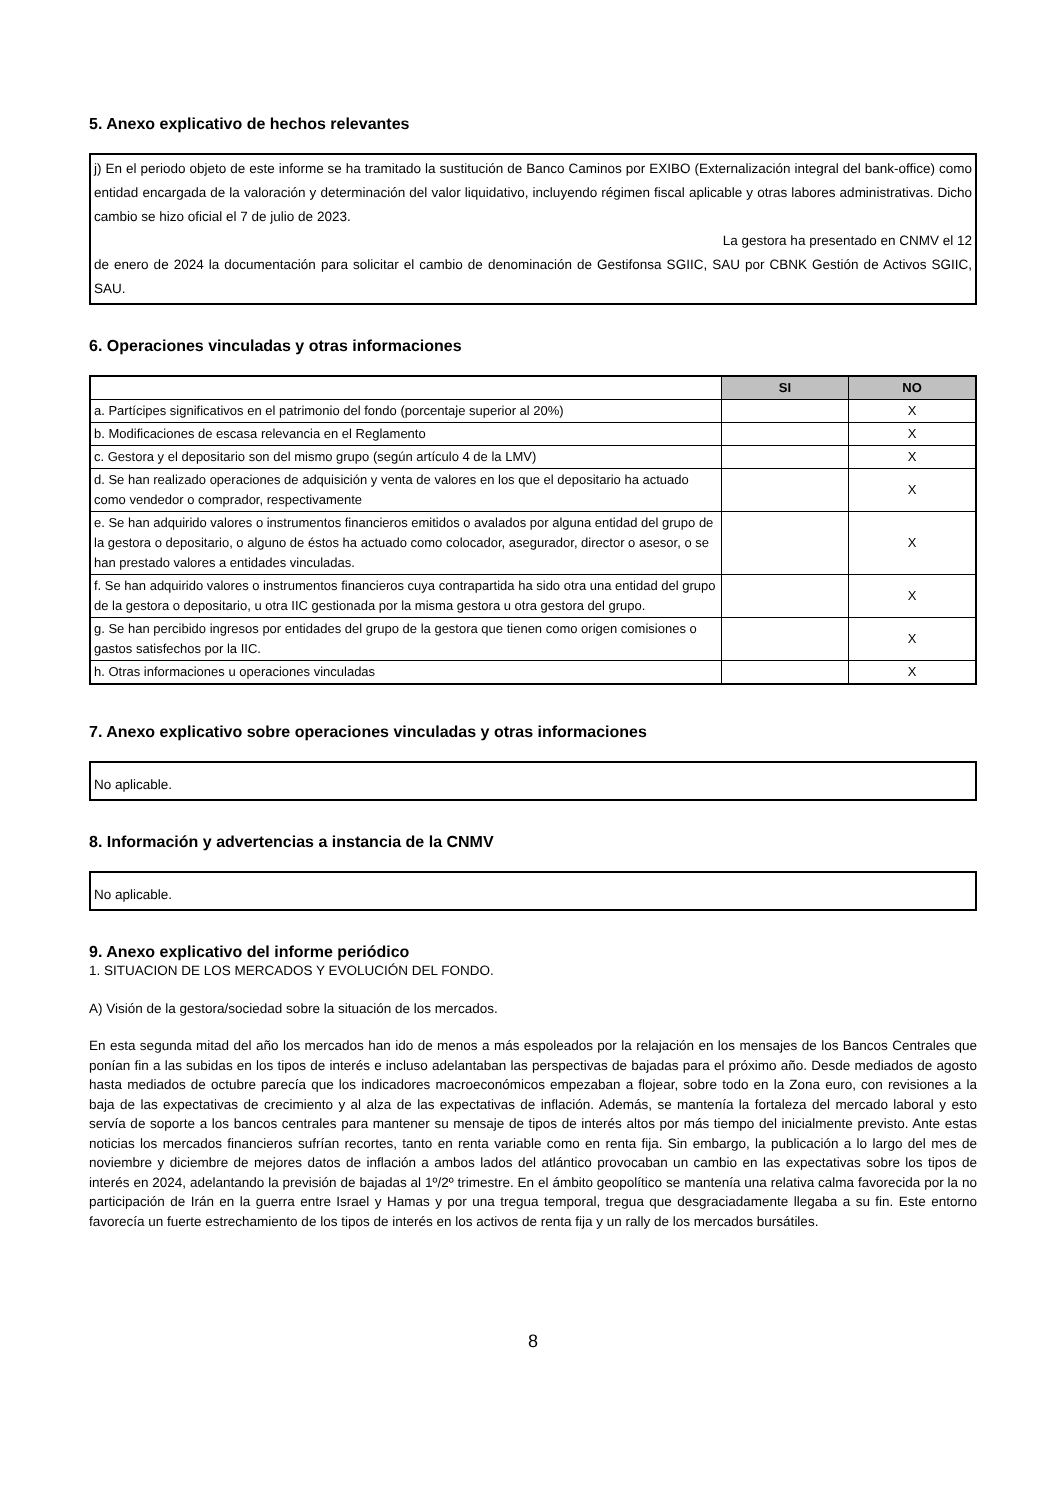5. Anexo explicativo de hechos relevantes
j) En el periodo objeto de este informe se ha tramitado la sustitución de Banco Caminos por EXIBO (Externalización integral del bank-office) como entidad encargada de la valoración y determinación del valor liquidativo, incluyendo régimen fiscal aplicable y otras labores administrativas. Dicho cambio se hizo oficial el 7 de julio de 2023.
La gestora ha presentado en CNMV el 12
de enero de 2024 la documentación para solicitar el cambio de denominación de Gestifonsa SGIIC, SAU por CBNK Gestión de Activos SGIIC, SAU.
6. Operaciones vinculadas y otras informaciones
| | SI | NO |
| --- | --- | --- |
| a. Partícipes significativos en el patrimonio del fondo (porcentaje superior al 20%) | | X |
| b. Modificaciones de escasa relevancia en el Reglamento | | X |
| c. Gestora y el depositario son del mismo grupo (según artículo 4 de la LMV) | | X |
| d. Se han realizado operaciones de adquisición y venta de valores en los que el depositario ha actuado como vendedor o comprador, respectivamente | | X |
| e. Se han adquirido valores o instrumentos financieros emitidos o avalados por alguna entidad del grupo de la gestora o depositario, o alguno de éstos ha actuado como colocador, asegurador, director o asesor, o se han prestado valores a entidades vinculadas. | | X |
| f. Se han adquirido valores o instrumentos financieros cuya contrapartida ha sido otra una entidad del grupo de la gestora o depositario, u otra IIC gestionada por la misma gestora u otra gestora del grupo. | | X |
| g. Se han percibido ingresos por entidades del grupo de la gestora que tienen como origen comisiones o gastos satisfechos por la IIC. | | X |
| h. Otras informaciones u operaciones vinculadas | | X |
7. Anexo explicativo sobre operaciones vinculadas y otras informaciones
No aplicable.
8. Información y advertencias a instancia de la CNMV
No aplicable.
9. Anexo explicativo del informe periódico
1. SITUACION DE LOS MERCADOS Y EVOLUCIÓN DEL FONDO.
A) Visión de la gestora/sociedad sobre la situación de los mercados.
En esta segunda mitad del año los mercados han ido de menos a más espoleados por la relajación en los mensajes de los Bancos Centrales que ponían fin a las subidas en los tipos de interés e incluso adelantaban las perspectivas de bajadas para el próximo año. Desde mediados de agosto hasta mediados de octubre parecía que los indicadores macroeconómicos empezaban a flojear, sobre todo en la Zona euro, con revisiones a la baja de las expectativas de crecimiento y al alza de las expectativas de inflación. Además, se mantenía la fortaleza del mercado laboral y esto servía de soporte a los bancos centrales para mantener su mensaje de tipos de interés altos por más tiempo del inicialmente previsto. Ante estas noticias los mercados financieros sufrían recortes, tanto en renta variable como en renta fija. Sin embargo, la publicación a lo largo del mes de noviembre y diciembre de mejores datos de inflación a ambos lados del atlántico provocaban un cambio en las expectativas sobre los tipos de interés en 2024, adelantando la previsión de bajadas al 1º/2º trimestre. En el ámbito geopolítico se mantenía una relativa calma favorecida por la no participación de Irán en la guerra entre Israel y Hamas y por una tregua temporal, tregua que desgraciadamente llegaba a su fin. Este entorno favorecía un fuerte estrechamiento de los tipos de interés en los activos de renta fija y un rally de los mercados bursátiles.
8